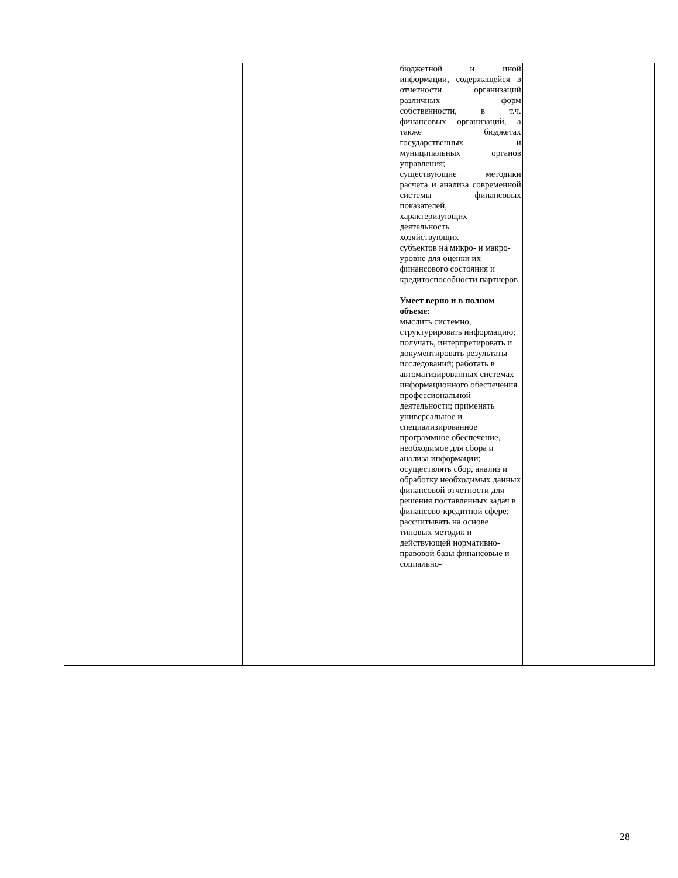| | | | | бюджетной и иной информации, содержащейся в отчетности организаций различных форм собственности, в т.ч. финансовых организаций, а также бюджетах государственных и муниципальных органов управления; существующие методики расчета и анализа современной системы финансовых показателей, характеризующих деятельность хозяйствующих субъектов на микро- и макро-уровне для оценки их финансового состояния и кредитоспособности партнеров Умеет верно и в полном объеме: мыслить системно, структурировать информацию; получать, интерпретировать и документировать результаты исследований; работать в автоматизированных системах информационного обеспечения профессиональной деятельности; применять универсальное и специализированное программное обеспечение, необходимое для сбора и анализа информации; осуществлять сбор, анализ и обработку необходимых данных финансовой отчетности для решения поставленных задач в финансово-кредитной сфере; рассчитывать на основе типовых методик и действующей нормативно-правовой базы финансовые и социально- | |
28